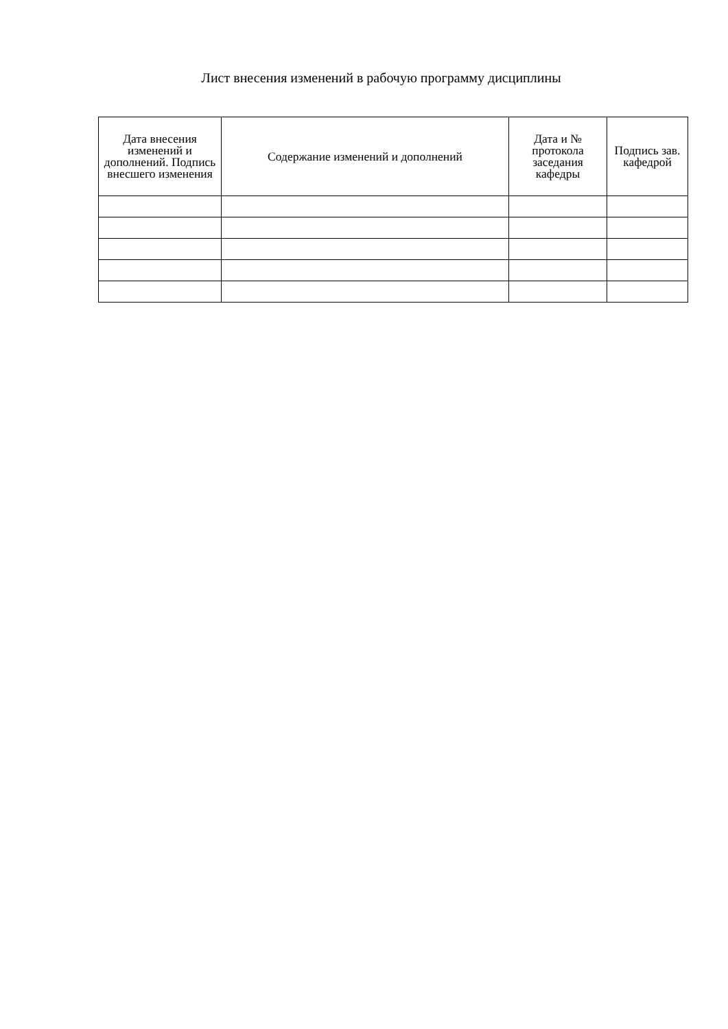Лист внесения изменений в рабочую программу дисциплины
| Дата внесения изменений и дополнений. Подпись внесшего изменения | Содержание изменений и дополнений | Дата и № протокола заседания кафедры | Подпись зав. кафедрой |
| --- | --- | --- | --- |